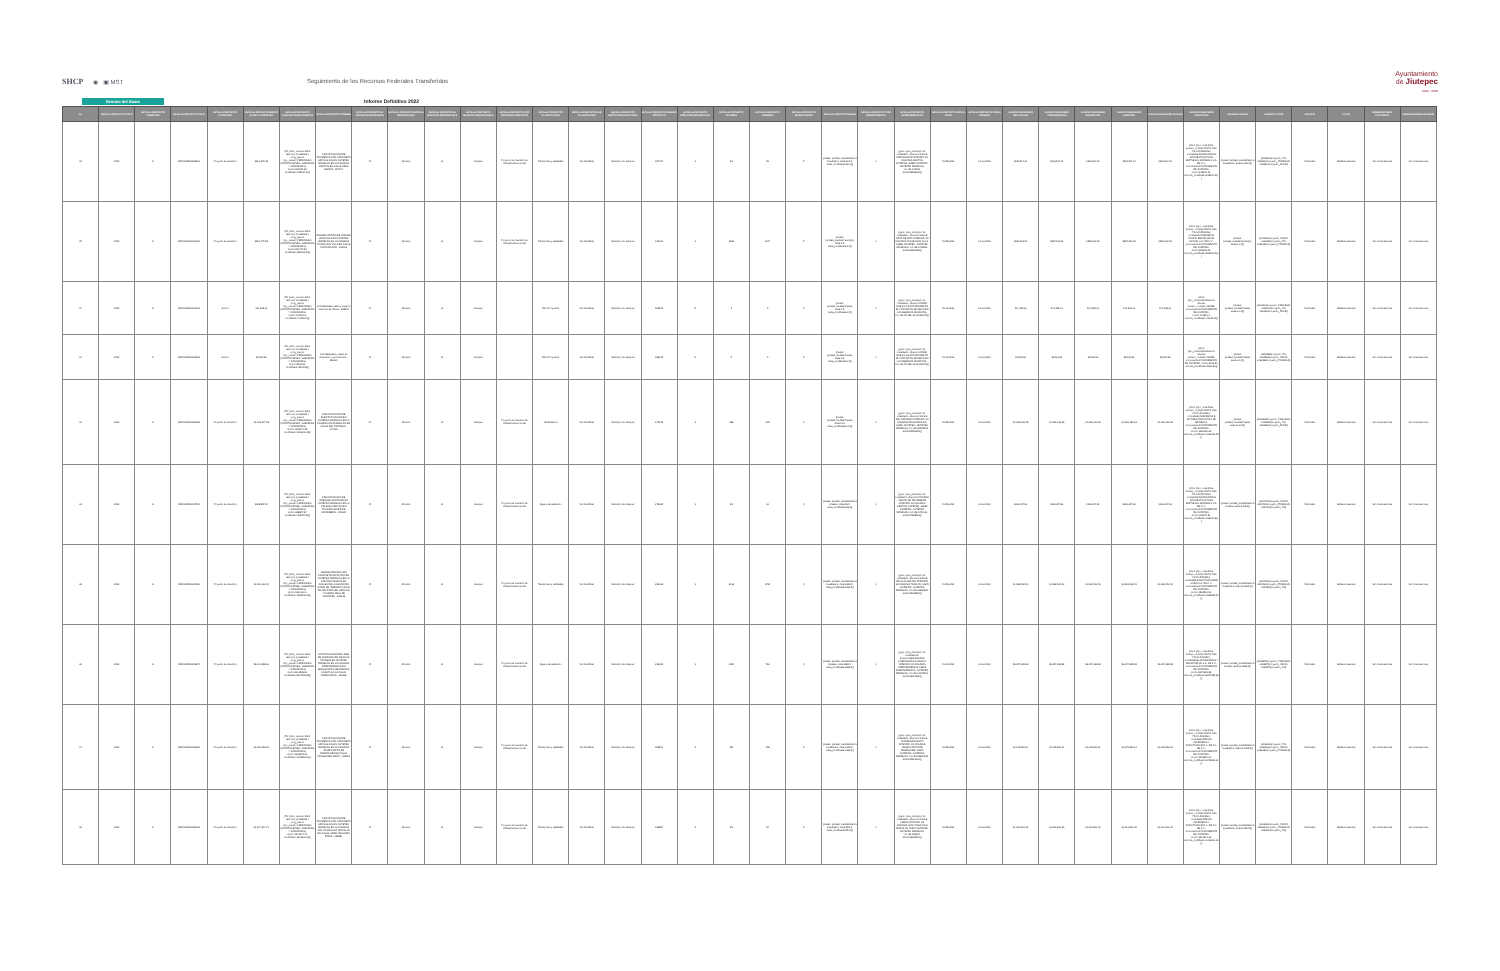SHCP ◉ ▣ MST
Seguimiento de los Recursos Federales Transferidos
Ayuntamiento
de Jiutepec
2022 - 2024
Destino del Gasto
Informe Definitivo 2022
| No. | DETALLE PROYECTO CICLO | DETALLE PROYECTO TRIMESTRE | DETALLE PROYECTO FOLIO | DETALLE PROYECTO CATEGORIA | DETALLE PROYECTO MONTO GLOBAL APROBADO | DETALLE PROYECTO FUENTES FINANCIAMIENTO | DETALLE PROYECTO NOMBRE | DETALLE PROYECTO ID ENTIDAD RESPONSABLE | DETALLE PROYECTO ENTIDAD RESPONSABLE | DETALLE PROYECTO ID MUNICIPIO RESPONSABLE | DETALLE PROYECTO MUNICIPIO RESPONSABLE | DETALLE PROYECTO TIPO PROGRAMA PROYECTO | DETALLE PROYECTO CLASIFICACION | DETALLE PROYECTO SUB CLASIFICACION | DETALLE PROYECTO INSTITUCION EJECUTORA | DETALLE PROYECTO NUMERO PROYECTO | DETALLE PROYECTO POBLACION BENEFICIADA | DETALLE PROYECTO MUJERES | DETALLE PROYECTO HOMBRES | DETALLE PROYECTO BENEFICIARIOS | DETALLE PROYECTO METAS | DETALLE PROYECTO TIPO GEOREFERENCIA | DETALLE PROYECTO GEOREFERENCIAS | DETALLE PROYECTO FECHA INICIO | DETALLE PROYECTO FECHA TERMINO | AVANCE FINANCIERO RECAUDADO | AVANCE FINANCIERO COMPROMETIDO | AVANCE FINANCIERO DEVENGADO | AVANCE FINANCIERO EJERCIDO | AVANCE FINANCIERO PAGADO | AVANCE FINANCIERO CONTRATOS | AVANCES FISICOS | CARPETA FOTOS | ESTATUS | FLUJO | OBSERVACIONES CAPTURISTA | OBSERVACIONES REVISION |
| --- | --- | --- | --- | --- | --- | --- | --- | --- | --- | --- | --- | --- | --- | --- | --- | --- | --- | --- | --- | --- | --- | --- | --- | --- | --- | --- | --- | --- | --- | --- | --- | --- | --- | --- | --- | --- | --- |
| 19 | 2022 | 5 | MOR220402168823 | Proyecto de inversión | $821,570.49 | {ff1: {ciclo_recurso:2022, ramo:33, modalidad:I, prog_pres:4, tipo_recurso:FEDERALES (APORTACIONES, SUBSIDIOS Y CONVENIOS), monto:821570.49, modificado:819917.41}} | CONSTRUCCION DE PAVIMENTO CON CONCRETO HIDRAULICO EN JIUTEPEC MORELOS EN LA COLONIA CENTRO EN CALLE INDIA BONITA - 287727 | 17 | Morelos | 11 | Jiutepec | Proyecto de Inversión de Infraestructura Social | Transportes y vialidades | Sin identificar | Municipio de Jiutepec | 287727 | S | 53 | 35 | 0 | {meta1: {unidad_medida:Metros Cuadrados, meta:422.0, meta_modificada:422.0}} | 1 | {geo1: {cve_municipio:11, localidad:1, direccion:CALLE INDIA BONITA INTERIOR SN COLONIA CENTRO JIUTEPEC, 62550 JIUTEPEC, JIUTEPEC MORELOS, lon:-99.170425, lat:18.88495246}} | 01-09-2022 | 31-12-2022 | $819,917.41 | $819,917.41 | $819,917.41 | $819,917.41 | $819,917.41 | {ctto1: {tipo_obra:Obra, numero_contrato:DNPS-R33-FIII-A.D.005/2022, contratista:INNOVACION E INFRAESTRUCTURA EMPRESAS MORELOS S.A. DE C.V., convocante:AYUNTAMIENTO DE JIUTEPEC, monto:819917.41, importe_modificado:819917.41}} | {meta1: {unidad_medida:Metros Cuadrados, avance:422.0}} | {2168823/proyecto_FIN, 2168823/proyecto_PROCESO, 2168823/proyecto_INICIO} | Terminado | Validado avances | Sin observaciones | Sin observaciones |
| 20 | 2022 | 5 | MOR220302126281 | Proyecto de inversión | $861,770.09 | {ff1: {ciclo_recurso:2022, ramo:33, modalidad:I, prog_pres:4, tipo_recurso:FEDERALES (APORTACIONES, SUBSIDIOS Y CONVENIOS), monto:861770.09, modificado:860262.03}} | REHABILITACION DE PUENTE VEHICULAR EN JIUTEPEC MORELOS EN LA COLONIA FRANCISCO VILLA EN CALLE COPA DE ORO - 191322 | 17 | Morelos | 11 | Jiutepec | Proyecto de Inversión de Infraestructura Social | Transportes y vialidades | Sin identificar | Municipio de Jiutepec | 191322 | S | 3566 | 2377 | 0 | {meta1: {unidad_medida:Puente(s), meta:1.0, meta_modificada:1.0}} | 1 | {geo1: {cve_municipio:11, localidad:1, direccion:CALLE COPA DE ORO INTERIOR SN COLONIA FRANCISCO VILLA, 62555 JIUTEPEC, JIUTEPEC MORELOS, lon:-99.1723952, lat:18.86541354}} | 01-09-2022 | 31-12-2022 | $860,262.03 | $860,262.03 | $860,262.03 | $860,262.03 | $860,262.03 | {ctto1: {tipo_obra:Obra, numero_contrato:DNPS-R33-FIII-A.D.009/2022, contratista:INGENIERIA GRUPO EMPRESARIAL ACTUAL S.A. DE C.V., convocante:AYUNTAMIENTO DE JIUTEPEC, monto:860262.03, importe_modificado:860262.03}} | {meta1: {unidad_medida:Puente(s), avance:1.0}} | {2126281/proyecto_INICIO, 2126281/proyecto_FIN, 2126281/proyecto_PROCESO} | Terminado | Validado avances | Sin observaciones | Sin observaciones |
| 21 | 2022 | 5 | MOR220402162633 | Acción | $71,449.21 | {ff1: {ciclo_recurso:2022, ramo:33, modalidad:I, prog_pres:4, tipo_recurso:FEDERALES (APORTACIONES, SUBSIDIOS Y CONVENIOS), monto:71449.21, modificado:71449.21}} | 211 Materiales, útiles y equipos menores de oficina - 254874 | 17 | Morelos | 11 | Jiutepec | | Otros Proyectos | Sin identificar | Municipio de Jiutepec | 254874 | N | 0 | 0 | 0 | {meta1: {unidad_medida:Piezas, meta:1.0, meta_modificada:1.0}} | 1 | {geo1: {cve_municipio:11, localidad:1, direccion:DADO QUE ES GASTO INDIRECTO EL PROYECTO SE UBICA EN LA CABECERA MUNICIPAL, lon:-99.177198, lat:18.881974}} | 01-10-2022 | 31-12-2022 | $71,449.21 | $71,449.21 | $71,449.21 | $71,449.21 | $71,449.21 | {ctto1: {tipo_obra:Administración directa, numero_contrato:122905, convocante:AYUNTAMIENTO DE JIUTEPEC, monto:71449.21, importe_modificado:71449.21}} | {meta1: {unidad_medida:Piezas, avance:1.0}} | {2162633/proyecto_PROCESO, 2162633/proyecto_FIN, 2162633/proyecto_INICIO} | Terminado | Validado avances | Sin observaciones | Sin observaciones |
| 22 | 2022 | 5 | MOR220402162954 | Acción | $9,023.52 | {ff1: {ciclo_recurso:2022, ramo:33, modalidad:I, prog_pres:4, tipo_recurso:FEDERALES (APORTACIONES, SUBSIDIOS Y CONVENIOS), monto:9023.52, modificado:9023.52}} | 212 Materiales y útiles de impresión y reproducción - 256210 | 17 | Morelos | 11 | Jiutepec | | Otros Proyectos | Sin identificar | Municipio de Jiutepec | 256210 | N | 0 | 0 | 0 | {meta1: {unidad_medida:Piezas, meta:1.0, meta_modificada:1.0}} | 1 | {geo1: {cve_municipio:11, localidad:1, direccion:DADO QUE ES GASTO INDIRECTO EL PROYECTO SE UBICA EN LA CABECERA MUNICIPAL, lon:-99.177198, lat:18.881974}} | 01-10-2022 | 31-12-2022 | $9,023.52 | $9,023.52 | $9,023.52 | $9,023.52 | $9,023.52 | {ctto1: {tipo_obra:Administración directa, numero_contrato:122906, convocante:AYUNTAMIENTO DE JIUTEPEC, monto:9023.52, importe_modificado:9023.52}} | {meta1: {unidad_medida:Piezas, avance:1.0}} | {2162954/proyecto_FIN, 2162954/proyecto_INICIO, 2162954/proyecto_PROCESO} | Terminado | Validado avances | Sin observaciones | Sin observaciones |
| 23 | 2022 | 5 | MOR220402166848 | Proyecto de inversión | $1,268,277.25 | {ff1: {ciclo_recurso:2022, ramo:33, modalidad:I, prog_pres:4, tipo_recurso:FEDERALES (APORTACIONES, SUBSIDIOS Y CONVENIOS), monto:1268277.25, modificado:1266192.49}} | CONSTRUCCION DE ELECTRIFICACION EN JIUTEPEC MORELOS EN LA COLONIA ATLACOMULCO EN CALLE DEL PANTEON - 277619 | 17 | Morelos | 11 | Jiutepec | Proyecto de Inversión de Infraestructura Social | Urbanización | Sin identificar | Municipio de Jiutepec | 277619 | S | 488 | 325 | 0 | {meta1: {unidad_medida:Piezas, meta:13.0, meta_modificada:13.0}} | 1 | {geo1: {cve_municipio:11, localidad:1, direccion:CALLE DEL PANTEON INTERIOR SN COLONIA ATLACOMULCO, 62560 JIUTEPEC, JIUTEPEC MORELOS, lon:-99.20409204, lat:18.90091975}} | 01-09-2022 | 31-12-2022 | $1,266,192.49 | $1,266,192.49 | $1,266,192.49 | $1,266,192.49 | $1,266,192.49 | {ctto1: {tipo_obra:Obra, numero_contrato:DNPS-R33-FIII-IR-012/2022, contratista:INGENIERIA E INFRAESTRUCTURAS DE MORELOS, convocante:AYUNTAMIENTO DE JIUTEPEC, monto:1266192.49, importe_modificado:1266192.49}} | {meta1: {unidad_medida:Piezas, avance:13.0}} | {2166848/proyecto_PROCESO, 2166848/proyecto_FIN, 2166848/proyecto_INICIO} | Terminado | Validado avances | Sin observaciones | Sin observaciones |
| 24 | 2022 | 5 | MOR220402167010 | Proyecto de inversión | $365,507.57 | {ff1: {ciclo_recurso:2022, ramo:33, modalidad:I, prog_pres:4, tipo_recurso:FEDERALES (APORTACIONES, SUBSIDIOS Y CONVENIOS), monto:365507.57, modificado:364307.51}} | CONSTRUCCION DE DRENAJE SANITARIO EN JIUTEPEC MORELOS EN LA COLONIA CENTRO EN PRIVADA VEINTE DE NOVIEMBRE - 278420 | 17 | Morelos | 11 | Jiutepec | Proyecto de Inversión de Infraestructura Social | Agua y saneamiento | Sin identificar | Municipio de Jiutepec | 278420 | S | 49 | 33 | 0 | {meta1: {unidad_medida:Metros lineales, meta:65.0, meta_modificada:65.0}} | 1 | {geo1: {cve_municipio:11, localidad:1, direccion:PRIVADA VEINTE DE NOVIEMBRE INTERIOR SN COLONIA CENTRO JIUTEPEC, 62550 JIUTEPEC, JIUTEPEC MORELOS, lon:-99.1767142, lat:18.87898019}} | 01-09-2022 | 31-12-2022 | $364,307.51 | $364,307.51 | $364,307.51 | $364,307.51 | $364,307.51 | {ctto1: {tipo_obra:Obra, numero_contrato:DNPS-R33-FIII-A.D.007/2022, contratista:INNOVACION E INFRAESTRUCTURA EMPRESAS MORELOS S.A. DE C.V., convocante:AYUNTAMIENTO DE JIUTEPEC, monto:364307.51, importe_modificado:364307.51}} | {meta1: {unidad_medida:Metros lineales, avance:65.0}} | {2167010/proyecto_INICIO, 2167010/proyecto_PROCESO, 2167010/proyecto_FIN} | Terminado | Validado avances | Sin observaciones | Sin observaciones |
| 25 | 2022 | 5 | MOR220402167536 | Proyecto de inversión | $1,931,318.10 | {ff1: {ciclo_recurso:2022, ramo:33, modalidad:I, prog_pres:4, tipo_recurso:FEDERALES (APORTACIONES, SUBSIDIOS Y CONVENIOS), monto:1931318.1, modificado:1928042.03}} | REHABILITACION CON CONCRETO ASFALTICO EN JIUTEPEC MORELOS EN LA COLONIA TEJALPA EN CALLES DE LA ASUNCION CINCO DE FEBRERO CINCO DE MAYO MIGUEL HIDALGO Y CAMINO REAL DE YAUTEPEC - 281435 | 17 | Morelos | 11 | Jiutepec | Proyecto de Inversión de Infraestructura Social | Transportes y vialidades | Sin identificar | Municipio de Jiutepec | 281435 | S | 4139 | 2760 | 0 | {meta1: {unidad_medida:Metros Cuadrados, meta:2666.0, meta_modificada:2666.0}} | 1 | {geo1: {cve_municipio:11, localidad:1, direccion:CALLE DE LA ASUNCION INTERIOR SN COLONIA TEJALPA, 62570 JIUTEPEC, JIUTEPEC MORELOS, lon:-99.16852893, lat:18.90188487}} | 01-09-2022 | 31-12-2022 | $1,928,042.03 | $1,928,042.03 | $1,928,042.03 | $1,928,042.03 | $1,928,042.03 | {ctto1: {tipo_obra:Obra, numero_contrato:DNPS-R33-FIII-IR-009/2022, contratista:CONSTRUCCIONES MMJ S.A. DE C.V., convocante:AYUNTAMIENTO DE JIUTEPEC, monto:1928042.03, importe_modificado:1928042.03}} | {meta1: {unidad_medida:Metros Cuadrados, avance:2666.0}} | {2167536/proyecto_INICIO, 2167536/proyecto_PROCESO, 2167536/proyecto_FIN} | Terminado | Validado avances | Sin observaciones | Sin observaciones |
| 26 | 2022 | 5 | MOR220402169870 | Proyecto de inversión | $5,213,085.51 | {ff1: {ciclo_recurso:2022, ramo:33, modalidad:I, prog_pres:4, tipo_recurso:FEDERALES (APORTACIONES, SUBSIDIOS Y CONVENIOS), monto:5213085.51, modificado:5207489.98}} | CONSTRUCCION DE LINEA DE CONDUCCION DE AGUA POTABLE EN JIUTEPEC MORELOS EN LA COLONIA INDEPENDENCIA EN BOULEVARD CUERNAVACA CUAUTLA A LA CALLE RAMON MAYA - 293294 | 17 | Morelos | 11 | Jiutepec | Proyecto de Inversión de Infraestructura Social | Agua y saneamiento | Sin identificar | Municipio de Jiutepec | 293294 | S | 1190 | 793 | 0 | {meta1: {unidad_medida:Metros lineales, meta:1586.0, meta_modificada:1586.0}} | 1 | {geo1: {cve_municipio:11, localidad:28, direccion:BOULEVARD CUERNAVACA CUAUTLA INTERIOR SN COLONIA INDEPENDENCIA, 62575 INDEPENDENCIA, JIUTEPEC MORELOS, lon:-99.12797903, lat:18.88267826}} | 01-10-2022 | 31-12-2022 | $5,207,489.98 | $5,207,489.98 | $5,207,489.98 | $5,207,489.98 | $5,207,489.98 | {ctto1: {tipo_obra:Obra, numero_contrato:DNPS-R33-FIII-IR-010/2022, contratista:MLM INGENIERIA Y DESARROLLO S.A. DE C.V., convocante:AYUNTAMIENTO DE JIUTEPEC, monto:5207489.98, importe_modificado:5207489.98}} | {meta1: {unidad_medida:Metros lineales, avance:1586.0}} | {2169870/proyecto_PROCESO, 2169870/proyecto_INICIO, 2169870/proyecto_FIN} | Terminado | Validado avances | Sin observaciones | Sin observaciones |
| 27 | 2022 | 5 | MOR220402165152 | Proyecto de inversión | $2,381,004.62 | {ff1: {ciclo_recurso:2022, ramo:33, modalidad:I, prog_pres:4, tipo_recurso:FEDERALES (APORTACIONES, SUBSIDIOS Y CONVENIOS), monto:2381004.62, modificado:2375962.61}} | CONSTRUCCION DE PAVIMENTO CON CONCRETO HIDRAULICO EN JIUTEPEC MORELOS EN LA COLONIA JOSEFA ORTIZ DE DOMINGUEZ EN CALLE FARABUNDO MARTI - 268571 | 17 | Morelos | 11 | Jiutepec | Proyecto de Inversión de Infraestructura Social | Transportes y vialidades | Sin identificar | Municipio de Jiutepec | 268571 | S | 157 | 105 | 0 | {meta1: {unidad_medida:Metros Cuadrados, meta:1369.0, meta_modificada:1369.0}} | 1 | {geo1: {cve_municipio:11, localidad:1, direccion:CALLE FARABUNDO MARTI INTERIOR SN COLONIA JOSEFA ORTIZ DE DOMINGUEZ, 62570 JIUTEPEC, JIUTEPEC MORELOS, lon:-99.15520309, lat:18.90913314}} | 01-09-2022 | 31-12-2022 | $2,375,962.61 | $2,375,962.61 | $2,375,962.61 | $2,375,962.61 | $2,375,962.61 | {ctto1: {tipo_obra:Obra, numero_contrato:DNPS-R33-FIII-IR-003/2022, contratista:MARCO INGENIERIA Y CONSTRUCCION S. DE R.L. DE C.V., convocante:AYUNTAMIENTO DE JIUTEPEC, monto:2375962.61, importe_modificado:2375962.61}} | {meta1: {unidad_medida:Metros Cuadrados, avance:1369.0}} | {2165152/proyecto_FIN, 2165152/proyecto_INICIO, 2165152/proyecto_PROCESO} | Terminado | Validado avances | Sin observaciones | Sin observaciones |
| 28 | 2022 | 5 | MOR220402165343 | Proyecto de inversión | $1,417,877.71 | {ff1: {ciclo_recurso:2022, ramo:33, modalidad:I, prog_pres:4, tipo_recurso:FEDERALES (APORTACIONES, SUBSIDIOS Y CONVENIOS), monto:1417877.71, modificado:1413831.26}} | CONSTRUCCION DE PAVIMENTO CON CONCRETO HIDRAULICO EN JIUTEPEC MORELOS EN LA COLONIA SAN FRANCISCO TEXCALPA EN CALLE LIMON SEGUNDA ETAPA - 269557 | 17 | Morelos | 11 | Jiutepec | Proyecto de Inversión de Infraestructura Social | Transportes y vialidades | Sin identificar | Municipio de Jiutepec | 269557 | S | 85 | 57 | 0 | {meta1: {unidad_medida:Metros Cuadrados, meta:904.0, meta_modificada:904.0}} | 1 | {geo1: {cve_municipio:11, localidad:1, direccion:CALLE LIMON INTERIOR SN COLONIA SAN FRANCISCO TEXCALPA, 62573 JIUTEPEC, JIUTEPEC MORELOS, lon:-99.156657, lat:18.89445703}} | 01-09-2022 | 31-12-2022 | $1,413,831.26 | $1,413,831.26 | $1,413,831.26 | $1,413,831.26 | $1,413,831.26 | {ctto1: {tipo_obra:Obra, numero_contrato:DNPS-R33-FIII-IR-002/2022, contratista:MARCO INGENIERIA Y CONSTRUCCION S. DE R.L. DE C.V., convocante:AYUNTAMIENTO DE JIUTEPEC, monto:1413831.26, importe_modificado:1413831.26}} | {meta1: {unidad_medida:Metros Cuadrados, avance:904.0}} | {2165343/proyecto_INICIO, 2165343/proyecto_PROCESO, 2165343/proyecto_FIN} | Terminado | Validado avances | Sin observaciones | Sin observaciones |